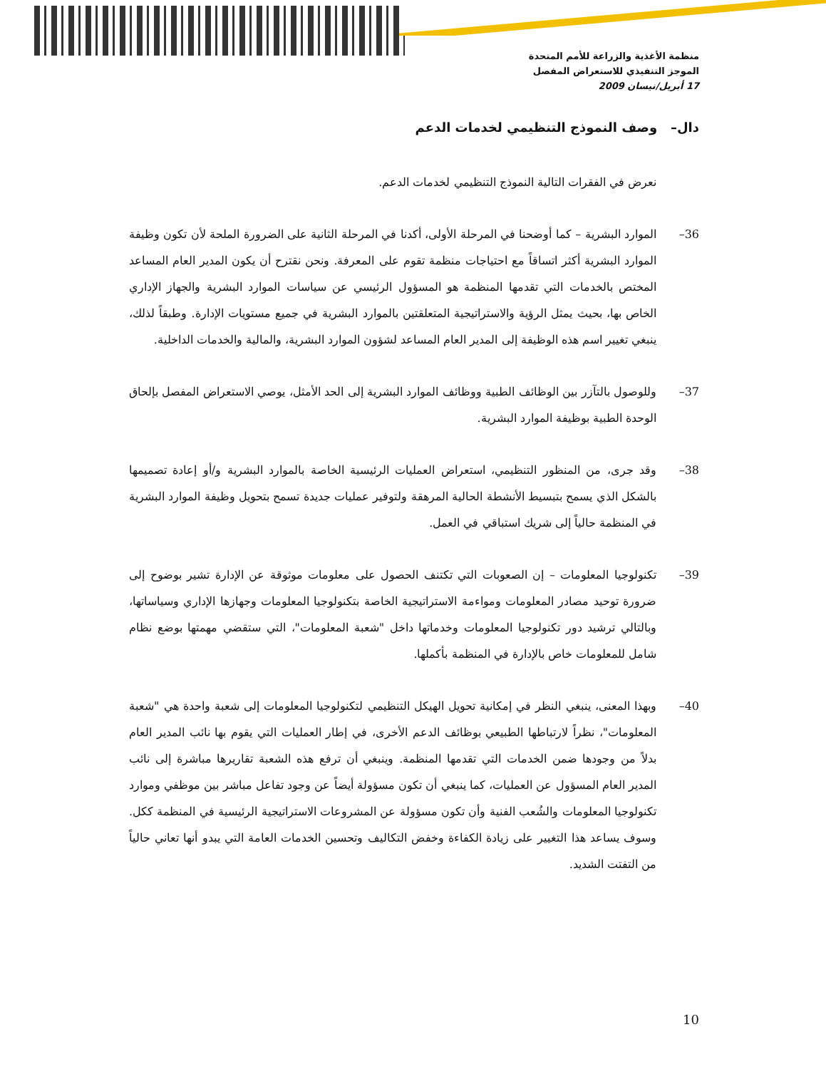منظمة الأغذية والزراعة للأمم المتحدة
الموجز التنفيذي للاستعراض المفصل
17 أبريل/نيسان 2009
دال– وصف النموذج التنظيمي لخدمات الدعم
نعرض في الفقرات التالية النموذج التنظيمي لخدمات الدعم.
36– الموارد البشرية – كما أوضحنا في المرحلة الأولى، أكدنا في المرحلة الثانية على الضرورة الملحة لأن تكون وظيفة الموارد البشرية أكثر اتساقاً مع احتياجات منظمة تقوم على المعرفة. ونحن نقترح أن يكون المدير العام المساعد المختص بالخدمات التي تقدمها المنظمة هو المسؤول الرئيسي عن سياسات الموارد البشرية والجهاز الإداري الخاص بها، بحيث يمثل الرؤية والاستراتيجية المتعلقتين بالموارد البشرية في جميع مستويات الإدارة. وطبقاً لذلك، ينبغي تغيير اسم هذه الوظيفة إلى المدير العام المساعد لشؤون الموارد البشرية، والمالية والخدمات الداخلية.
37– وللوصول بالتآزر بين الوظائف الطبية ووظائف الموارد البشرية إلى الحد الأمثل، يوصي الاستعراض المفصل بإلحاق الوحدة الطبية بوظيفة الموارد البشرية.
38– وقد جرى، من المنظور التنظيمي، استعراض العمليات الرئيسية الخاصة بالموارد البشرية و/أو إعادة تصميمها بالشكل الذي يسمح بتبسيط الأنشطة الحالية المرهقة ولتوفير عمليات جديدة تسمح بتحويل وظيفة الموارد البشرية في المنظمة حالياً إلى شريك استباقي في العمل.
39– تكنولوجيا المعلومات – إن الصعوبات التي تكتنف الحصول على معلومات موثوقة عن الإدارة تشير بوضوح إلى ضرورة توحيد مصادر المعلومات ومواءمة الاستراتيجية الخاصة بتكنولوجيا المعلومات وجهازها الإداري وسياساتها، وبالتالي ترشيد دور تكنولوجيا المعلومات وخدماتها داخل "شعبة المعلومات"، التي ستقضي مهمتها بوضع نظام شامل للمعلومات خاص بالإدارة في المنظمة بأكملها.
40– وبهذا المعنى، ينبغي النظر في إمكانية تحويل الهيكل التنظيمي لتكنولوجيا المعلومات إلى شعبة واحدة هي "شعبة المعلومات"، نظراً لارتباطها الطبيعي بوظائف الدعم الأخرى، في إطار العمليات التي يقوم بها نائب المدير العام بدلاً من وجودها ضمن الخدمات التي تقدمها المنظمة. وينبغي أن ترفع هذه الشعبة تقاريرها مباشرة إلى نائب المدير العام المسؤول عن العمليات، كما ينبغي أن تكون مسؤولة أيضاً عن وجود تفاعل مباشر بين موظفي وموارد تكنولوجيا المعلومات والشُعب الفنية وأن تكون مسؤولة عن المشروعات الاستراتيجية الرئيسية في المنظمة ككل. وسوف يساعد هذا التغيير على زيادة الكفاءة وخفض التكاليف وتحسين الخدمات العامة التي يبدو أنها تعاني حالياً من التفتت الشديد.
10